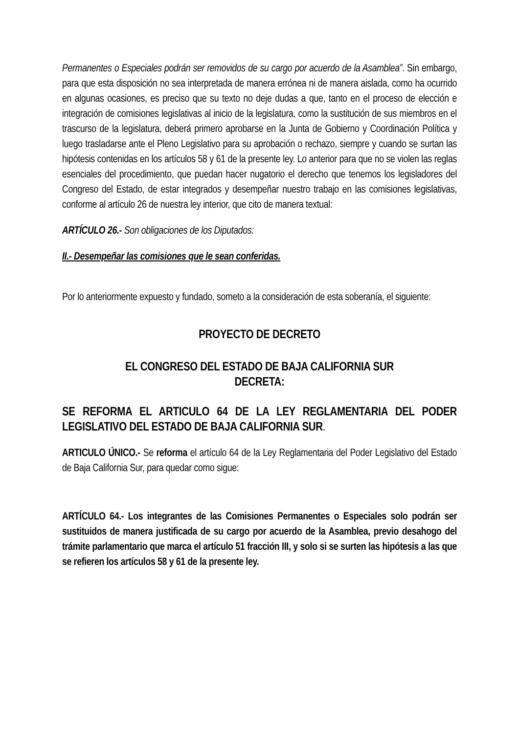Permanentes o Especiales podrán ser removidos de su cargo por acuerdo de la Asamblea”. Sin embargo, para que esta disposición no sea interpretada de manera errónea ni de manera aislada, como ha ocurrido en algunas ocasiones, es preciso que su texto no deje dudas a que, tanto en el proceso de elección e integración de comisiones legislativas al inicio de la legislatura, como la sustitución de sus miembros en el trascurso de la legislatura, deberá primero aprobarse en la Junta de Gobierno y Coordinación Política y luego trasladarse ante el Pleno Legislativo para su aprobación o rechazo, siempre y cuando se surtan las hipótesis contenidas en los artículos 58 y 61 de la presente ley. Lo anterior para que no se violen las reglas esenciales del procedimiento, que puedan hacer nugatorio el derecho que tenemos los legisladores del Congreso del Estado, de estar integrados y desempeñar nuestro trabajo en las comisiones legislativas, conforme al artículo 26 de nuestra ley interior, que cito de manera textual:
ARTÍCULO 26.- Son obligaciones de los Diputados:
II.- Desempeñar las comisiones que le sean conferidas.
Por lo anteriormente expuesto y fundado, someto a la consideración de esta soberanía, el siguiente:
PROYECTO DE DECRETO
EL CONGRESO DEL ESTADO DE BAJA CALIFORNIA SUR
DECRETA:
SE REFORMA EL ARTICULO 64 DE LA LEY REGLAMENTARIA DEL PODER LEGISLATIVO DEL ESTADO DE BAJA CALIFORNIA SUR.
ARTICULO ÚNICO.- Se reforma el artículo 64 de la Ley Reglamentaria del Poder Legislativo del Estado de Baja California Sur, para quedar como sigue:
ARTÍCULO 64.- Los integrantes de las Comisiones Permanentes o Especiales solo podrán ser sustituidos de manera justificada de su cargo por acuerdo de la Asamblea, previo desahogo del trámite parlamentario que marca el artículo 51 fracción III, y solo si se surten las hipótesis a las que se refieren los artículos 58 y 61 de la presente ley.